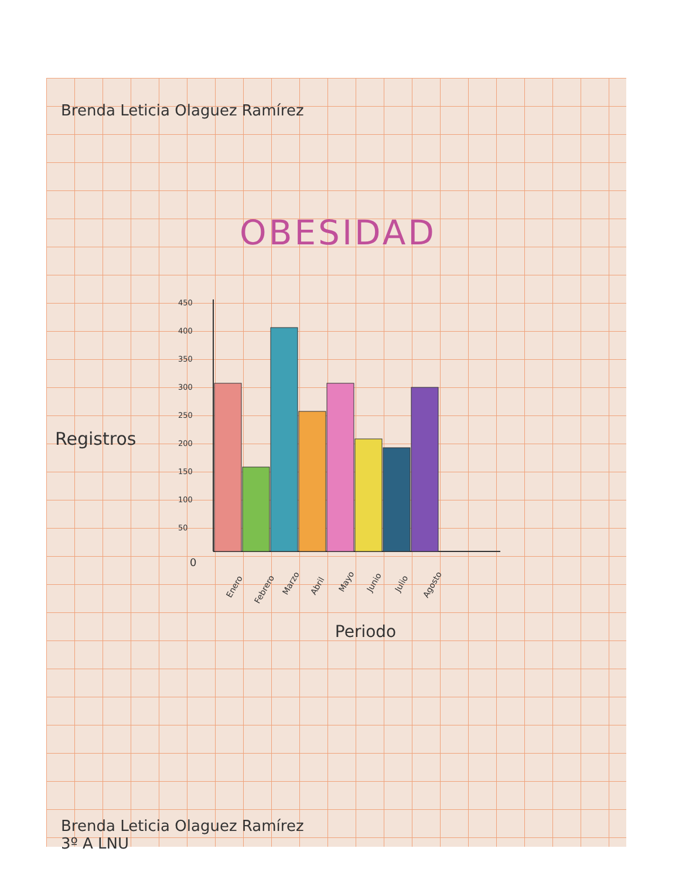Brenda Leticia Olaguez Ramírez
OBESIDAD
Registros
450
400
350
300
250
200
150
100
50
0
Enero
Febrero
Marzo
Abril
Mayo
Junio
Julio
Agosto
Periodo
Brenda Leticia Olaguez Ramírez
3º A LNU